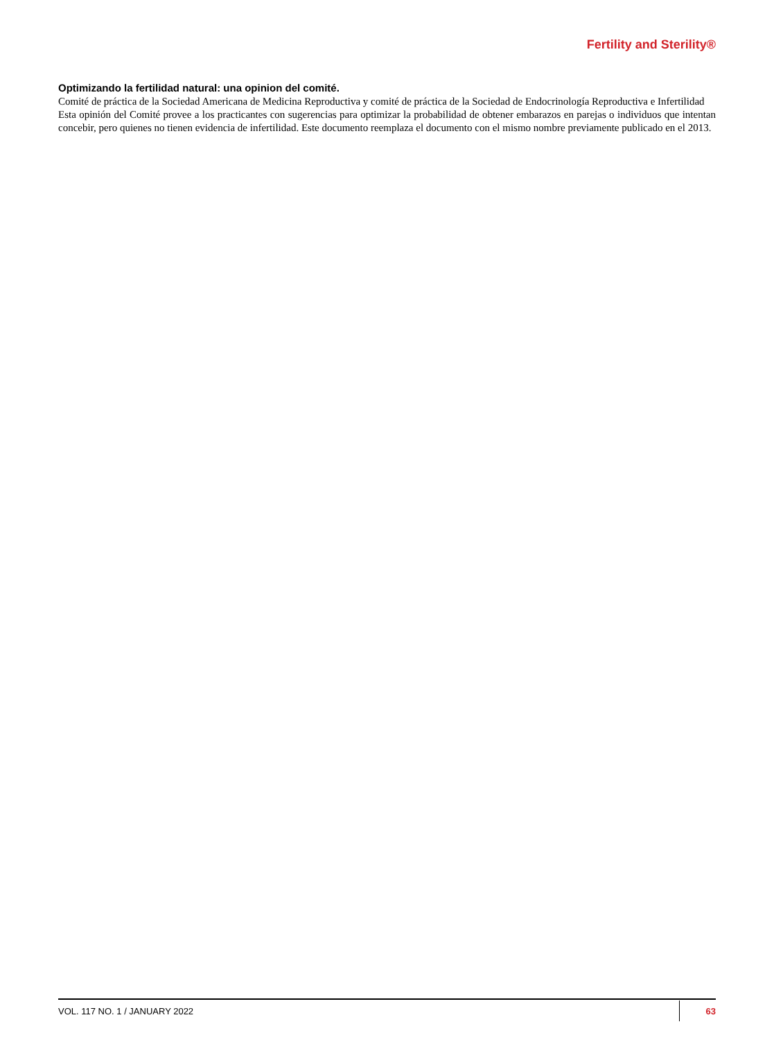Fertility and Sterility®
Optimizando la fertilidad natural: una opinion del comité.
Comité de práctica de la Sociedad Americana de Medicina Reproductiva y comité de práctica de la Sociedad de Endocrinología Reproductiva e Infertilidad
Esta opinión del Comité provee a los practicantes con sugerencias para optimizar la probabilidad de obtener embarazos en parejas o individuos que intentan concebir, pero quienes no tienen evidencia de infertilidad. Este documento reemplaza el documento con el mismo nombre previamente publicado en el 2013.
VOL. 117 NO. 1 / JANUARY 2022 63